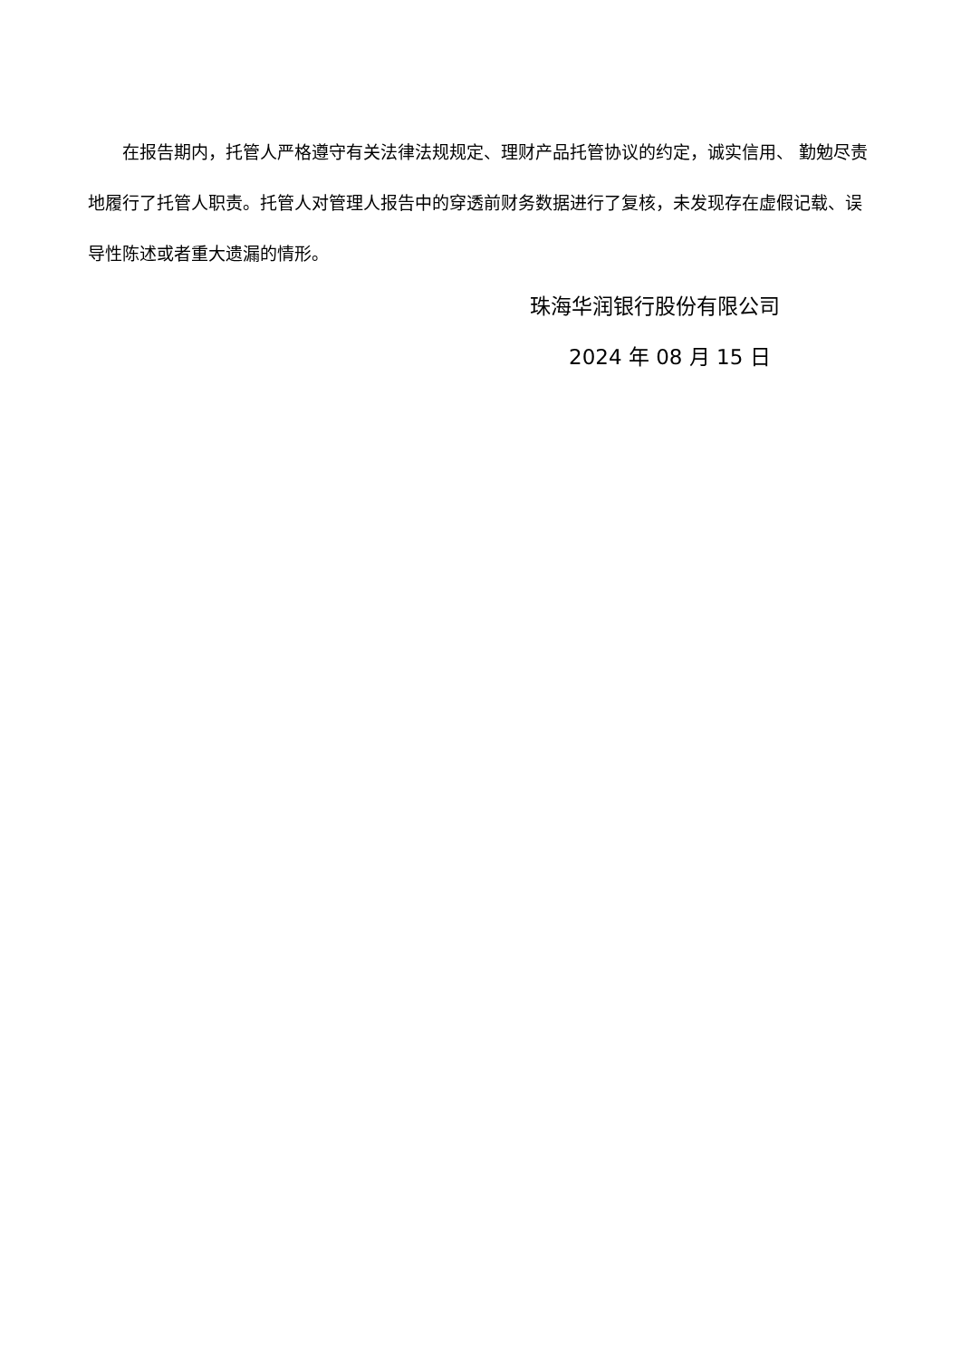在报告期内，托管人严格遵守有关法律法规规定、理财产品托管协议的约定，诚实信用、 勤勉尽责地履行了托管人职责。托管人对管理人报告中的穿透前财务数据进行了复核，未发现存在虚假记载、误导性陈述或者重大遗漏的情形。
珠海华润银行股份有限公司
2024 年 08 月 15 日